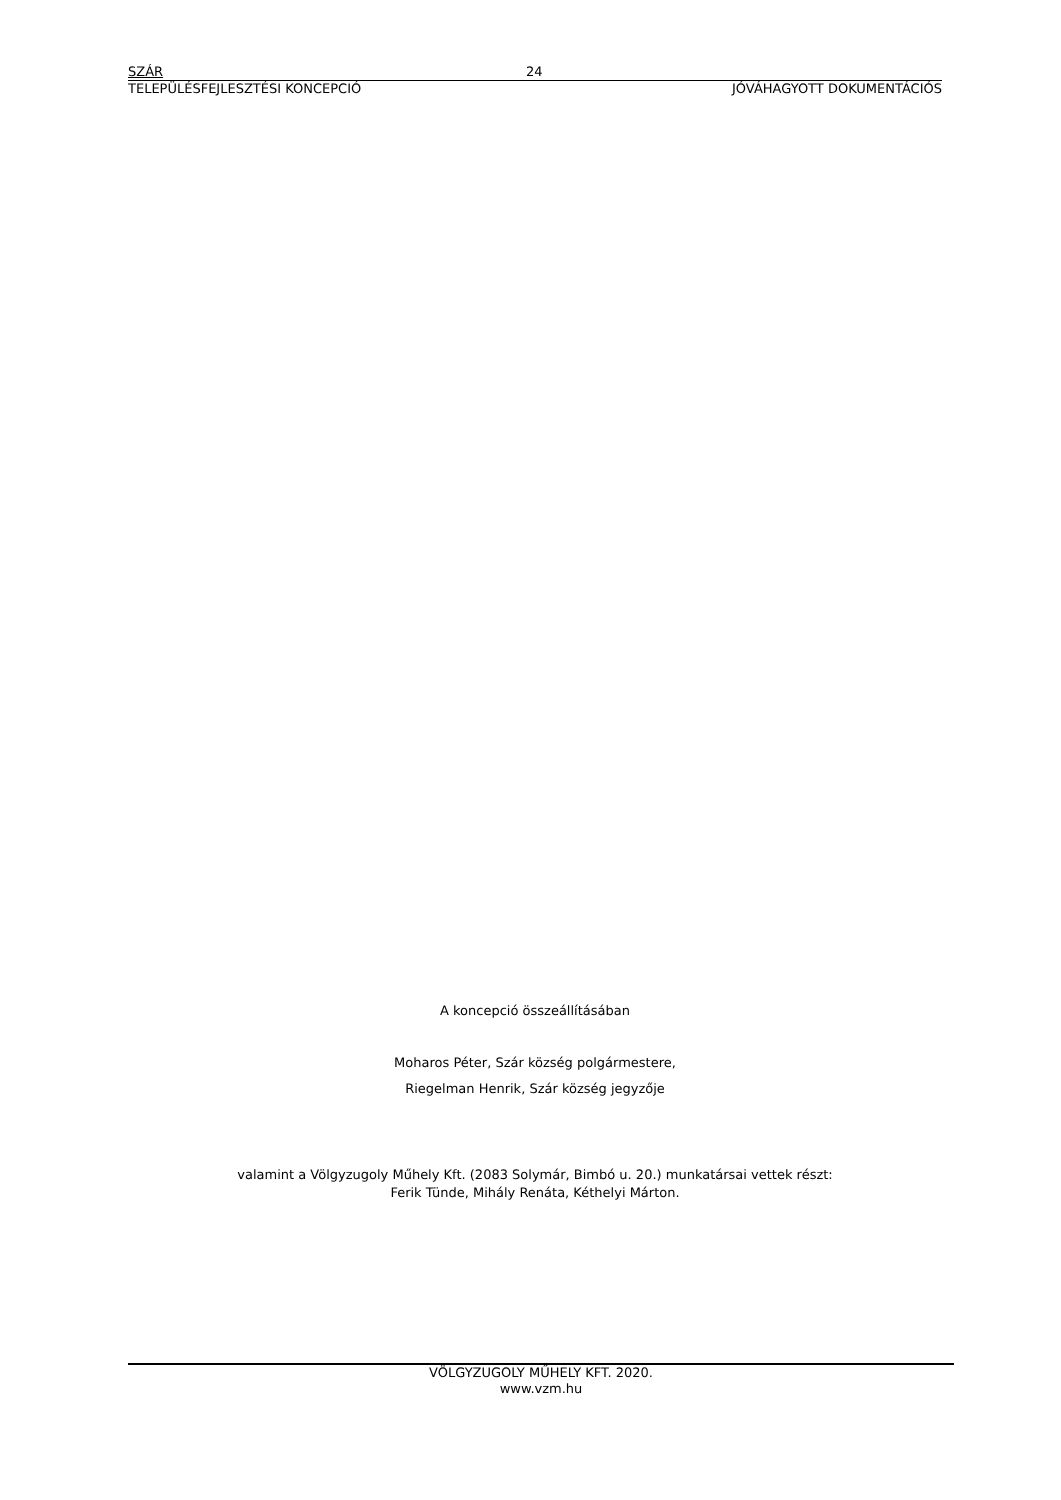SZÁR 24
TELEPÜLÉSFEJLESZTÉSI KONCEPCIÓ JÓVÁHAGYOTT DOKUMENTÁCIÓS
A koncepció összeállításában
Moharos Péter, Szár község polgármestere,
Riegelman Henrik, Szár község jegyzője
valamint a Völgyzugoly Műhely Kft. (2083 Solymár, Bimbó u. 20.) munkatársai vettek részt:
Ferik Tünde, Mihály Renáta, Kéthelyi Márton.
VÖLGYZUGOLY MŰHELY KFT. 2020.
www.vzm.hu